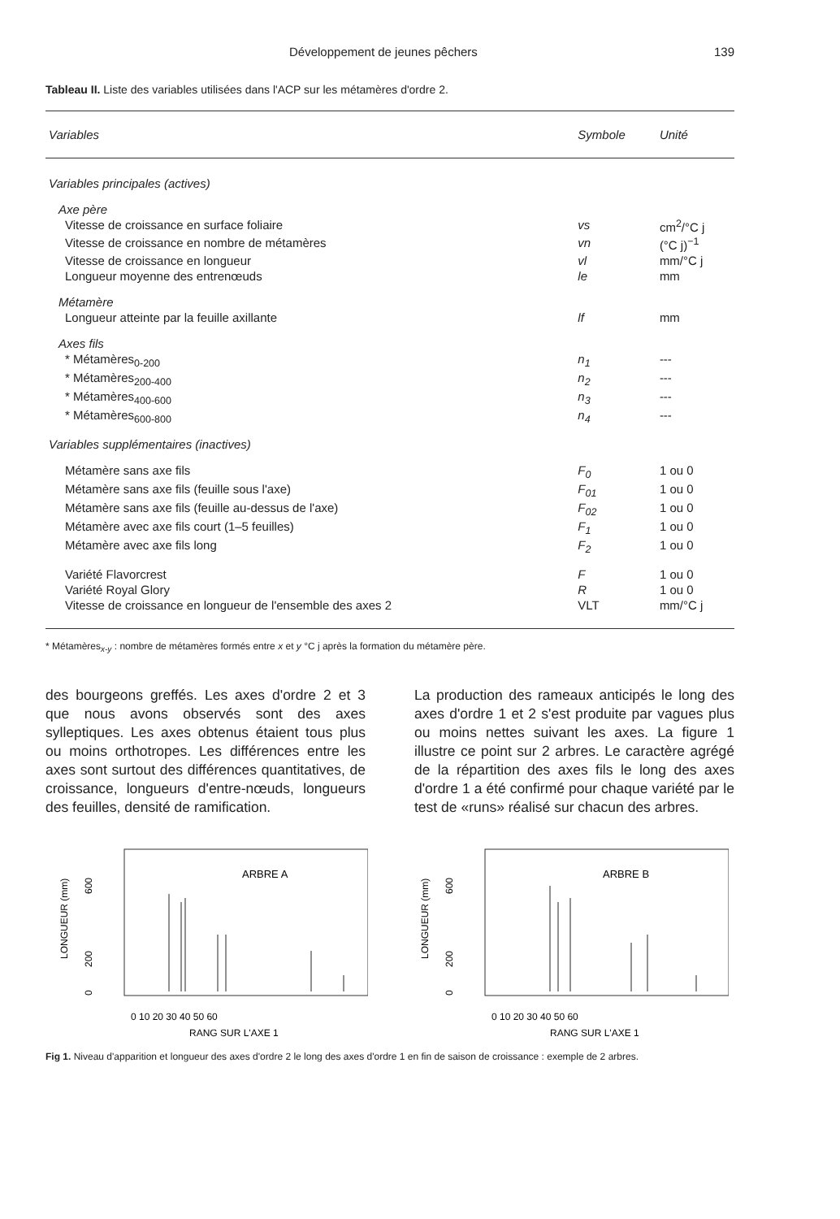Développement de jeunes pêchers 139
Tableau II. Liste des variables utilisées dans l'ACP sur les métamères d'ordre 2.
| Variables | Symbole | Unité |
| --- | --- | --- |
| Variables principales (actives) | | |
| Axe père | | |
| Vitesse de croissance en surface foliaire | vs | cm<sup>2</sup>/°C j |
| Vitesse de croissance en nombre de métamères | vn | (°C j)<sup>−1</sup> |
| Vitesse de croissance en longueur | vl | mm/°C j |
| Longueur moyenne des entrenœuds | le | mm |
| Métamère | | |
| Longueur atteinte par la feuille axillante | lf | mm |
| Axes fils | | |
| * Métamères<sub>0-200</sub> | n<sub>1</sub> | --- |
| * Métamères<sub>200-400</sub> | n<sub>2</sub> | --- |
| * Métamères<sub>400-600</sub> | n<sub>3</sub> | --- |
| * Métamères<sub>600-800</sub> | n<sub>4</sub> | --- |
| Variables supplémentaires (inactives) | | |
| Métamère sans axe fils | F<sub>0</sub> | 1 ou 0 |
| Métamère sans axe fils (feuille sous l'axe) | F<sub>01</sub> | 1 ou 0 |
| Métamère sans axe fils (feuille au-dessus de l'axe) | F<sub>02</sub> | 1 ou 0 |
| Métamère avec axe fils court (1–5 feuilles) | F<sub>1</sub> | 1 ou 0 |
| Métamère avec axe fils long | F<sub>2</sub> | 1 ou 0 |
| Variété Flavorcrest | F | 1 ou 0 |
| Variété Royal Glory | R | 1 ou 0 |
| Vitesse de croissance en longueur de l'ensemble des axes 2 | VLT | mm/°C j |
* Métamères<sub>x-y</sub> : nombre de métamères formés entre x et y °C j après la formation du métamère père.
des bourgeons greffés. Les axes d'ordre 2 et 3 que nous avons observés sont des axes sylleptiques. Les axes obtenus étaient tous plus ou moins orthotropes. Les différences entre les axes sont surtout des différences quantitatives, de croissance, longueurs d'entre-nœuds, longueurs des feuilles, densité de ramification.
La production des rameaux anticipés le long des axes d'ordre 1 et 2 s'est produite par vagues plus ou moins nettes suivant les axes. La figure 1 illustre ce point sur 2 arbres. Le caractère agrégé de la répartition des axes fils le long des axes d'ordre 1 a été confirmé pour chaque variété par le test de «runs» réalisé sur chacun des arbres.
ARBRE A
600
200
0
LONGUEUR (mm)
0 10 20 30 40 50 60
RANG SUR L'AXE 1
ARBRE B
600
200
0
LONGUEUR (mm)
0 10 20 30 40 50 60
RANG SUR L'AXE 1
Fig 1. Niveau d'apparition et longueur des axes d'ordre 2 le long des axes d'ordre 1 en fin de saison de croissance : exemple de 2 arbres.